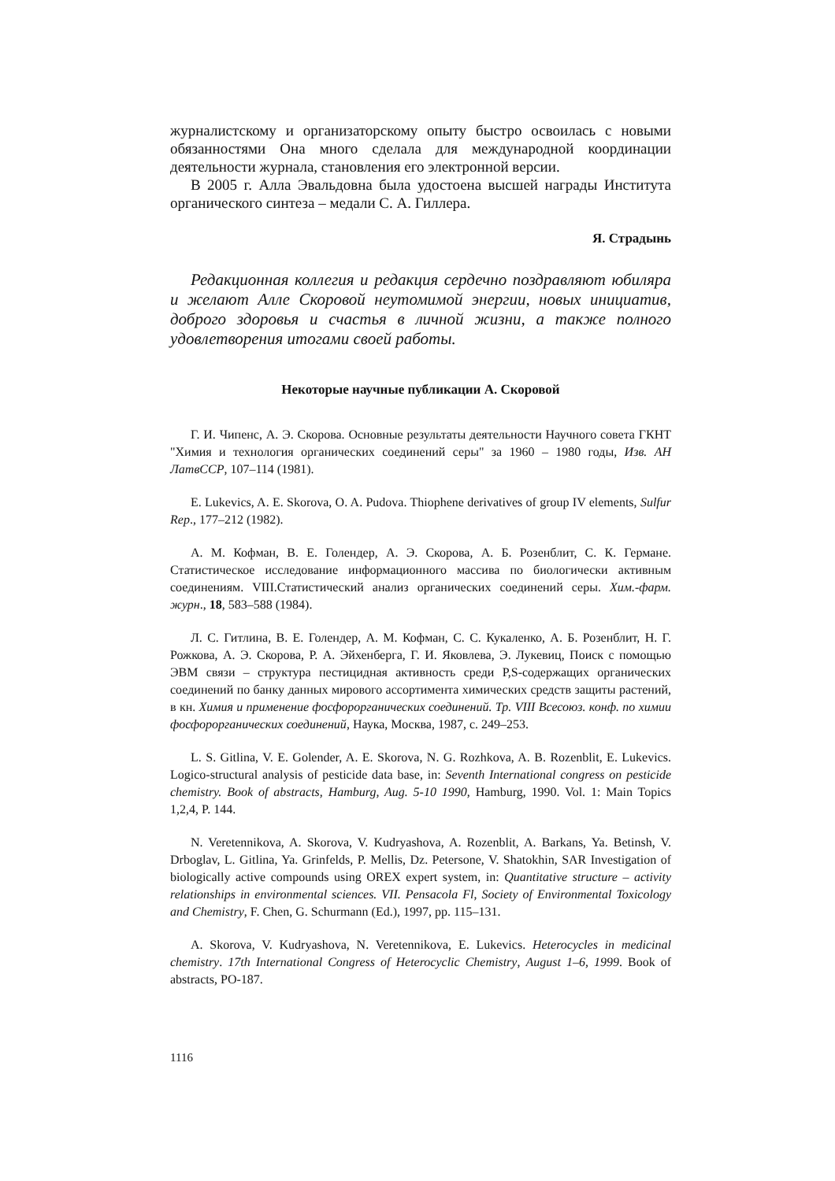журналистскому и организаторскому опыту быстро освоилась с новыми обязанностями Она много сделала для международной координации деятельности журнала, становления его электронной версии.
В 2005 г. Алла Эвальдовна была удостоена высшей награды Института органического синтеза – медали С. А. Гиллера.
Я. Страдынь
Редакционная коллегия и редакция сердечно поздравляют юбиляра и желают Алле Скоровой неутомимой энергии, новых инициатив, доброго здоровья и счастья в личной жизни, а также полного удовлетворения итогами своей работы.
Некоторые научные публикации А. Скоровой
Г. И. Чипенс, А. Э. Скорова. Основные результаты деятельности Научного совета ГКНТ "Химия и технология органических соединений серы" за 1960 – 1980 годы, Изв. АН ЛатвССР, 107–114 (1981).
E. Lukevics, A. E. Skorova, O. A. Pudova. Thiophene derivatives of group IV elements, Sulfur Rep., 177–212 (1982).
А. М. Кофман, В. Е. Голендер, А. Э. Скорова, А. Б. Розенблит, С. К. Германе. Статистическое исследование информационного массива по биологически активным соединениям. VIII.Статистический анализ органических соединений серы. Хим.-фарм. журн., 18, 583–588 (1984).
Л. С. Гитлина, В. Е. Голендер, А. М. Кофман, С. С. Кукаленко, А. Б. Розенблит, Н. Г. Рожкова, А. Э. Скорова, Р. А. Эйхенберга, Г. И. Яковлева, Э. Лукевиц, Поиск с помощью ЭВМ связи – структура пестицидная активность среди P,S-содержащих органических соединений по банку данных мирового ассортимента химических средств защиты растений, в кн. Химия и применение фосфорорганических соединений. Тр. VIII Всесоюз. конф. по химии фосфорорганических соединений, Наука, Москва, 1987, с. 249–253.
L. S. Gitlina, V. E. Golender, A. E. Skorova, N. G. Rozhkova, A. B. Rozenblit, E. Lukevics. Logico-structural analysis of pesticide data base, in: Seventh International congress on pesticide chemistry. Book of abstracts, Hamburg, Aug. 5-10 1990, Hamburg, 1990. Vol. 1: Main Topics 1,2,4, P. 144.
N. Veretennikova, A. Skorova, V. Kudryashova, A. Rozenblit, A. Barkans, Ya. Betinsh, V. Drboglav, L. Gitlina, Ya. Grinfelds, P. Mellis, Dz. Petersone, V. Shatokhin, SAR Investigation of biologically active compounds using OREX expert system, in: Quantitative structure – activity relationships in environmental sciences. VII. Pensacola Fl, Society of Environmental Toxicology and Chemistry, F. Chen, G. Schurmann (Ed.), 1997, pp. 115–131.
A. Skorova, V. Kudryashova, N. Veretennikova, E. Lukevics. Heterocycles in medicinal chemistry. 17th International Congress of Heterocyclic Chemistry, August 1–6, 1999. Book of abstracts, PO-187.
1116